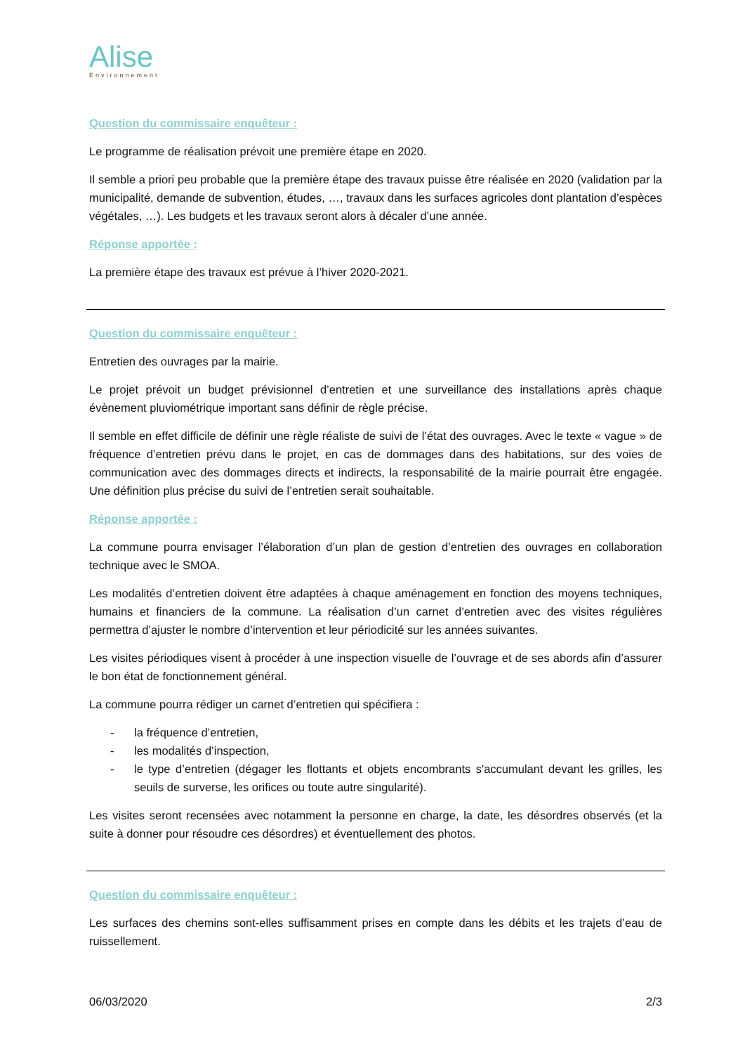Alise
Environnement
Question du commissaire enquêteur :
Le programme de réalisation prévoit une première étape en 2020.
Il semble a priori peu probable que la première étape des travaux puisse être réalisée en 2020 (validation par la municipalité, demande de subvention, études, …, travaux dans les surfaces agricoles dont plantation d’espèces végétales, …). Les budgets et les travaux seront alors à décaler d’une année.
Réponse apportée :
La première étape des travaux est prévue à l’hiver 2020-2021.
Question du commissaire enquêteur :
Entretien des ouvrages par la mairie.
Le projet prévoit un budget prévisionnel d’entretien et une surveillance des installations après chaque évènement pluviométrique important sans définir de règle précise.
Il semble en effet difficile de définir une règle réaliste de suivi de l’état des ouvrages. Avec le texte « vague » de fréquence d’entretien prévu dans le projet, en cas de dommages dans des habitations, sur des voies de communication avec des dommages directs et indirects, la responsabilité de la mairie pourrait être engagée. Une définition plus précise du suivi de l’entretien serait souhaitable.
Réponse apportée :
La commune pourra envisager l’élaboration d’un plan de gestion d’entretien des ouvrages en collaboration technique avec le SMOA.
Les modalités d’entretien doivent être adaptées à chaque aménagement en fonction des moyens techniques, humains et financiers de la commune. La réalisation d’un carnet d’entretien avec des visites régulières permettra d’ajuster le nombre d’intervention et leur périodicité sur les années suivantes.
Les visites périodiques visent à procéder à une inspection visuelle de l’ouvrage et de ses abords afin d’assurer le bon état de fonctionnement général.
La commune pourra rédiger un carnet d’entretien qui spécifiera :
- la fréquence d’entretien,
- les modalités d’inspection,
- le type d’entretien (dégager les flottants et objets encombrants s'accumulant devant les grilles, les seuils de surverse, les orifices ou toute autre singularité).
Les visites seront recensées avec notamment la personne en charge, la date, les désordres observés (et la suite à donner pour résoudre ces désordres) et éventuellement des photos.
Question du commissaire enquêteur :
Les surfaces des chemins sont-elles suffisamment prises en compte dans les débits et les trajets d’eau de ruissellement.
06/03/2020 2/3